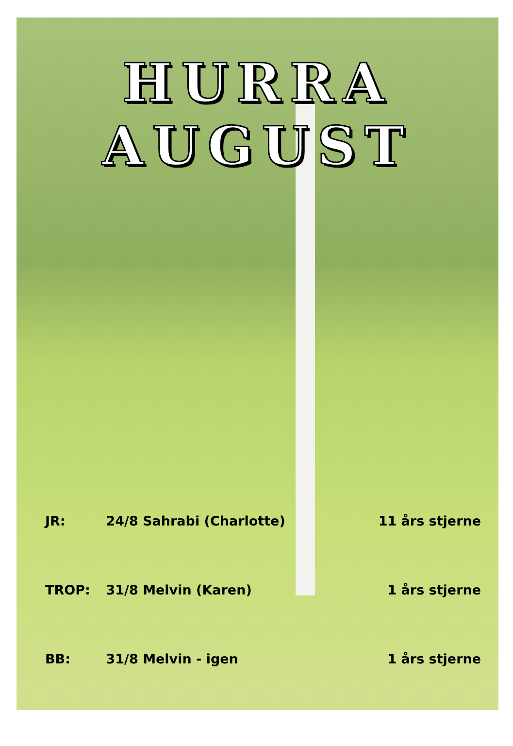HURRA
AUGUST
| JR: | 24/8 Sahrabi (Charlotte) | 11 års stjerne |
| TROP: | 31/8 Melvin (Karen) | 1 års stjerne |
| BB: | 31/8 Melvin - igen | 1 års stjerne |